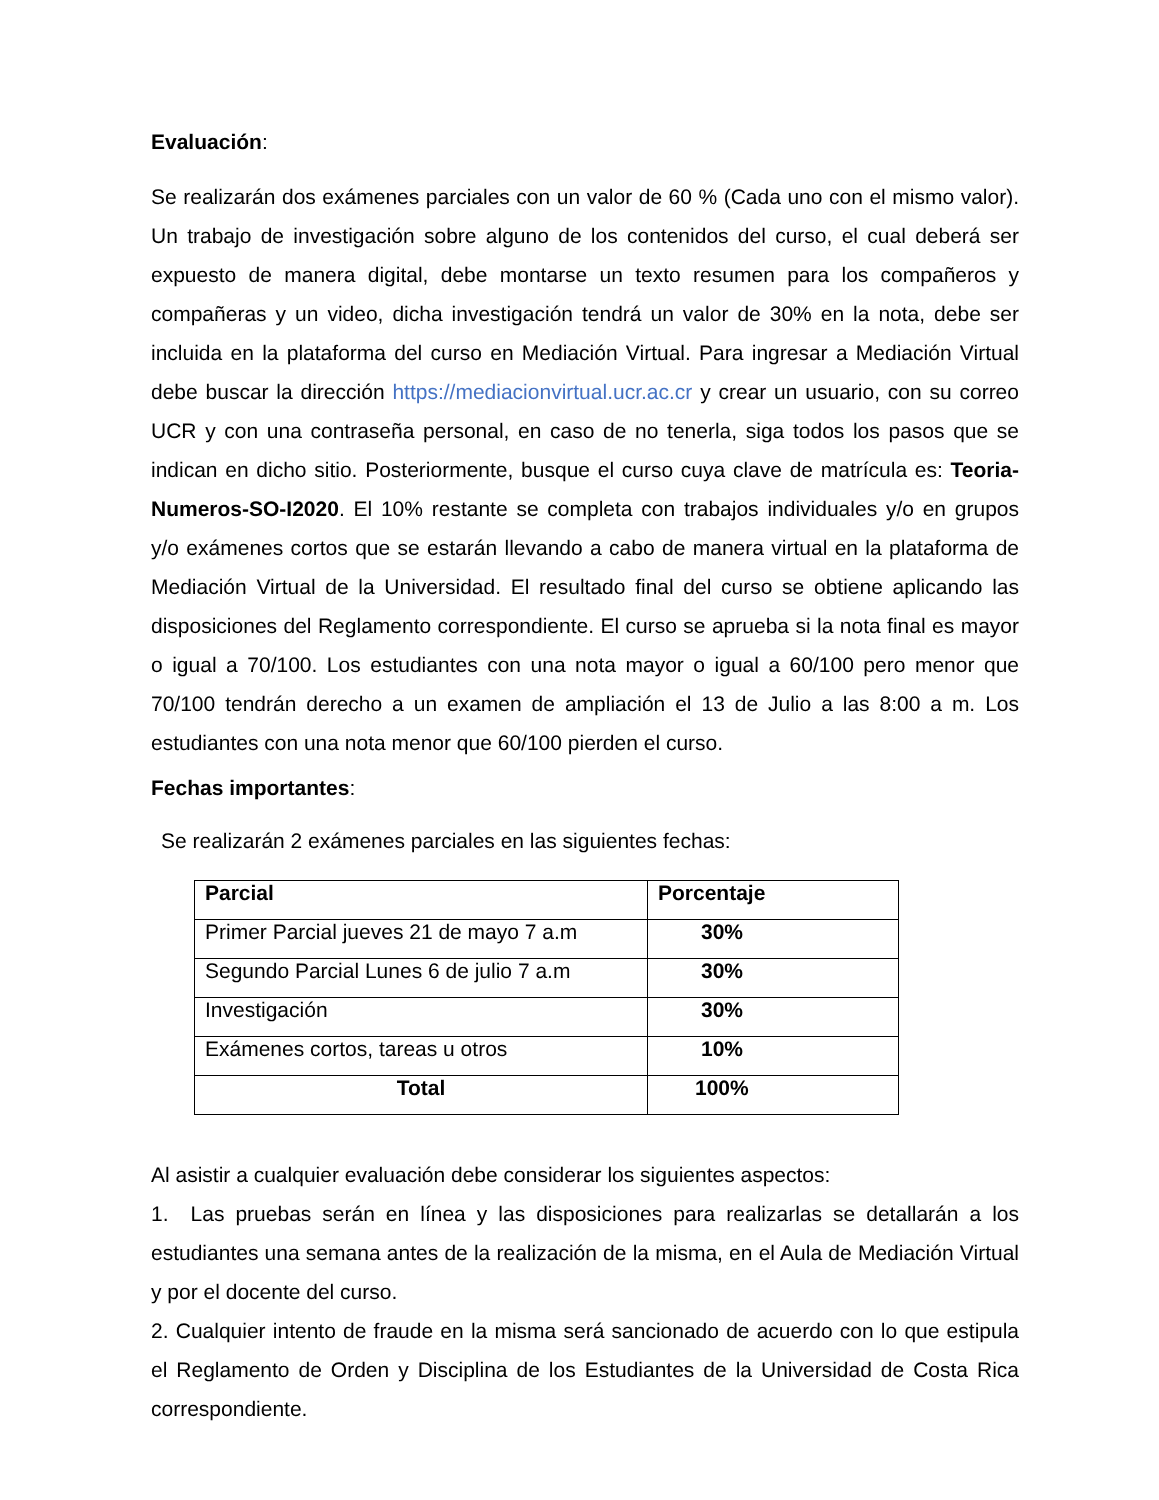Evaluación:
Se realizarán dos exámenes parciales con un valor de 60 % (Cada uno con el mismo valor). Un trabajo de investigación sobre alguno de los contenidos del curso, el cual deberá ser expuesto de manera digital, debe montarse un texto resumen para los compañeros y compañeras y un video, dicha investigación tendrá un valor de 30% en la nota, debe ser incluida en la plataforma del curso en Mediación Virtual. Para ingresar a Mediación Virtual debe buscar la dirección https://mediacionvirtual.ucr.ac.cr y crear un usuario, con su correo UCR y con una contraseña personal, en caso de no tenerla, siga todos los pasos que se indican en dicho sitio. Posteriormente, busque el curso cuya clave de matrícula es: Teoria-Numeros-SO-I2020. El 10% restante se completa con trabajos individuales y/o en grupos y/o exámenes cortos que se estarán llevando a cabo de manera virtual en la plataforma de Mediación Virtual de la Universidad. El resultado final del curso se obtiene aplicando las disposiciones del Reglamento correspondiente. El curso se aprueba si la nota final es mayor o igual a 70/100. Los estudiantes con una nota mayor o igual a 60/100 pero menor que 70/100 tendrán derecho a un examen de ampliación el 13 de Julio a las 8:00 a m. Los estudiantes con una nota menor que 60/100 pierden el curso.
Fechas importantes:
Se realizarán 2 exámenes parciales en las siguientes fechas:
| Parcial | Porcentaje |
| --- | --- |
| Primer Parcial jueves 21 de mayo 7 a.m | 30% |
| Segundo Parcial Lunes 6 de julio 7 a.m | 30% |
| Investigación | 30% |
| Exámenes cortos, tareas u otros | 10% |
| Total | 100% |
Al asistir a cualquier evaluación debe considerar los siguientes aspectos:
1. Las pruebas serán en línea y las disposiciones para realizarlas se detallarán a los estudiantes una semana antes de la realización de la misma, en el Aula de Mediación Virtual y por el docente del curso.
2. Cualquier intento de fraude en la misma será sancionado de acuerdo con lo que estipula el Reglamento de Orden y Disciplina de los Estudiantes de la Universidad de Costa Rica correspondiente.